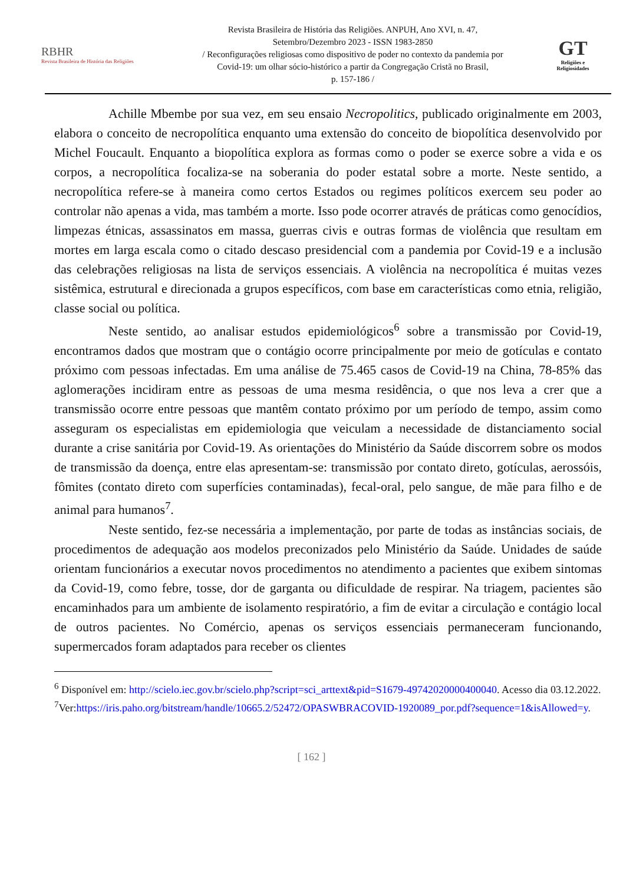RBHR
Revista Brasileira de História das Religiões
Revista Brasileira de História das Religiões. ANPUH, Ano XVI, n. 47,
Setembro/Dezembro 2023 - ISSN 1983-2850
/ Reconfigurações religiosas como dispositivo de poder no contexto da pandemia por
Covid-19: um olhar sócio-histórico a partir da Congregação Cristã no Brasil,
p. 157-186 /
GT
Religiões e Religiosidades
Achille Mbembe por sua vez, em seu ensaio Necropolitics, publicado originalmente em 2003, elabora o conceito de necropolítica enquanto uma extensão do conceito de biopolítica desenvolvido por Michel Foucault. Enquanto a biopolítica explora as formas como o poder se exerce sobre a vida e os corpos, a necropolítica focaliza-se na soberania do poder estatal sobre a morte. Neste sentido, a necropolítica refere-se à maneira como certos Estados ou regimes políticos exercem seu poder ao controlar não apenas a vida, mas também a morte. Isso pode ocorrer através de práticas como genocídios, limpezas étnicas, assassinatos em massa, guerras civis e outras formas de violência que resultam em mortes em larga escala como o citado descaso presidencial com a pandemia por Covid-19 e a inclusão das celebrações religiosas na lista de serviços essenciais. A violência na necropolítica é muitas vezes sistêmica, estrutural e direcionada a grupos específicos, com base em características como etnia, religião, classe social ou política.
Neste sentido, ao analisar estudos epidemiológicos<sup>6</sup> sobre a transmissão por Covid-19, encontramos dados que mostram que o contágio ocorre principalmente por meio de gotículas e contato próximo com pessoas infectadas. Em uma análise de 75.465 casos de Covid-19 na China, 78-85% das aglomerações incidiram entre as pessoas de uma mesma residência, o que nos leva a crer que a transmissão ocorre entre pessoas que mantêm contato próximo por um período de tempo, assim como asseguram os especialistas em epidemiologia que veiculam a necessidade de distanciamento social durante a crise sanitária por Covid-19. As orientações do Ministério da Saúde discorrem sobre os modos de transmissão da doença, entre elas apresentam-se: transmissão por contato direto, gotículas, aerossóis, fômites (contato direto com superfícies contaminadas), fecal-oral, pelo sangue, de mãe para filho e de animal para humanos<sup>7</sup>.
Neste sentido, fez-se necessária a implementação, por parte de todas as instâncias sociais, de procedimentos de adequação aos modelos preconizados pelo Ministério da Saúde. Unidades de saúde orientam funcionários a executar novos procedimentos no atendimento a pacientes que exibem sintomas da Covid-19, como febre, tosse, dor de garganta ou dificuldade de respirar. Na triagem, pacientes são encaminhados para um ambiente de isolamento respiratório, a fim de evitar a circulação e contágio local de outros pacientes. No Comércio, apenas os serviços essenciais permaneceram funcionando, supermercados foram adaptados para receber os clientes
<sup>6</sup> Disponível em: http://scielo.iec.gov.br/scielo.php?script=sci_arttext&pid=S1679-49742020000400040. Acesso dia 03.12.2022.
<sup>7</sup> Ver:https://iris.paho.org/bitstream/handle/10665.2/52472/OPASWBRACOVID-1920089_por.pdf?sequence=1&isAllowed=y.
[ 162 ]